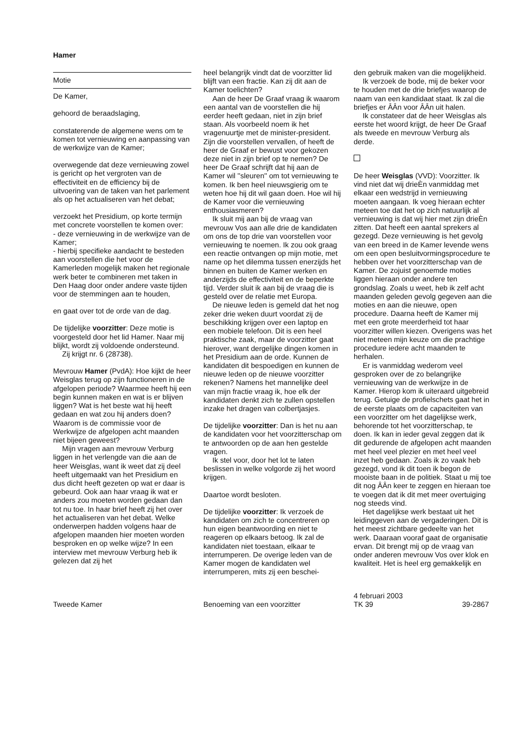Hamer
Motie
De Kamer,
gehoord de beraadslaging,
constaterende de algemene wens om te komen tot vernieuwing en aanpassing van de werkwijze van de Kamer;
overwegende dat deze vernieuwing zowel is gericht op het vergroten van de effectiviteit en de efficiency bij de uitvoering van de taken van het parlement als op het actualiseren van het debat;
verzoekt het Presidium, op korte termijn met concrete voorstellen te komen over:
- deze vernieuwing in de werkwijze van de Kamer;
- hierbij specifieke aandacht te besteden aan voorstellen die het voor de Kamerleden mogelijk maken het regionale werk beter te combineren met taken in Den Haag door onder andere vaste tijden voor de stemmingen aan te houden,
en gaat over tot de orde van de dag.
De tijdelijke voorzitter: Deze motie is voorgesteld door het lid Hamer. Naar mij blijkt, wordt zij voldoende ondersteund.
Zij krijgt nr. 6 (28738).
Mevrouw Hamer (PvdA): Hoe kijkt de heer Weisglas terug op zijn functioneren in de afgelopen periode? Waarmee heeft hij een begin kunnen maken en wat is er blijven liggen? Wat is het beste wat hij heeft gedaan en wat zou hij anders doen? Waarom is de commissie voor de Werkwijze de afgelopen acht maanden niet bijeen geweest?
Mijn vragen aan mevrouw Verburg liggen in het verlengde van die aan de heer Weisglas, want ik weet dat zij deel heeft uitgemaakt van het Presidium en dus dicht heeft gezeten op wat er daar is gebeurd. Ook aan haar vraag ik wat er anders zou moeten worden gedaan dan tot nu toe. In haar brief heeft zij het over het actualiseren van het debat. Welke onderwerpen hadden volgens haar de afgelopen maanden hier moeten worden besproken en op welke wijze? In een interview met mevrouw Verburg heb ik gelezen dat zij het
heel belangrijk vindt dat de voorzitter lid blijft van een fractie. Kan zij dit aan de Kamer toelichten?
Aan de heer De Graaf vraag ik waarom een aantal van de voorstellen die hij eerder heeft gedaan, niet in zijn brief staan. Als voorbeeld noem ik het vragenuurtje met de minister-president. Zijn die voorstellen vervallen, of heeft de heer de Graaf er bewust voor gekozen deze niet in zijn brief op te nemen? De heer De Graaf schrijft dat hij aan de Kamer wil ''sleuren'' om tot vernieuwing te komen. Ik ben heel nieuwsgierig om te weten hoe hij dit wil gaan doen. Hoe wil hij de Kamer voor die vernieuwing enthousiasmeren?
Ik sluit mij aan bij de vraag van mevrouw Vos aan alle drie de kandidaten om ons de top drie van voorstellen voor vernieuwing te noemen. Ik zou ook graag een reactie ontvangen op mijn motie, met name op het dilemma tussen enerzijds het binnen en buiten de Kamer werken en anderzijds de effectiviteit en de beperkte tijd. Verder sluit ik aan bij de vraag die is gesteld over de relatie met Europa.
De nieuwe leden is gemeld dat het nog zeker drie weken duurt voordat zij de beschikking krijgen over een laptop en een mobiele telefoon. Dit is een heel praktische zaak, maar de voorzitter gaat hierover, want dergelijke dingen komen in het Presidium aan de orde. Kunnen de kandidaten dit bespoedigen en kunnen de nieuwe leden op de nieuwe voorzitter rekenen? Namens het mannelijke deel van mijn fractie vraag ik, hoe elk der kandidaten denkt zich te zullen opstellen inzake het dragen van colbertjasjes.
De tijdelijke voorzitter: Dan is het nu aan de kandidaten voor het voorzitterschap om te antwoorden op de aan hen gestelde vragen.
Ik stel voor, door het lot te laten beslissen in welke volgorde zij het woord krijgen.
Daartoe wordt besloten.
De tijdelijke voorzitter: Ik verzoek de kandidaten om zich te concentreren op hun eigen beantwoording en niet te reageren op elkaars betoog. Ik zal de kandidaten niet toestaan, elkaar te interrumperen. De overige leden van de Kamer mogen de kandidaten wel interrumperen, mits zij een beschei-
den gebruik maken van die mogelijkheid.
Ik verzoek de bode, mij de beker voor te houden met de drie briefjes waarop de naam van een kandidaat staat. Ik zal die briefjes er ÂÂn voor ÂÂn uit halen.
Ik constateer dat de heer Weisglas als eerste het woord krijgt, de heer De Graaf als tweede en mevrouw Verburg als derde.
De heer Weisglas (VVD): Voorzitter. Ik vind niet dat wij drieÈn vanmiddag met elkaar een wedstrijd in vernieuwing moeten aangaan. Ik voeg hieraan echter meteen toe dat het op zich natuurlijk al vernieuwing is dat wij hier met zijn drieÈn zitten. Dat heeft een aantal sprekers al gezegd. Deze vernieuwing is het gevolg van een breed in de Kamer levende wens om een open besluitvormingsprocedure te hebben over het voorzitterschap van de Kamer. De zojuist genoemde moties liggen hieraan onder andere ten grondslag. Zoals u weet, heb ik zelf acht maanden geleden gevolg gegeven aan die moties en aan die nieuwe, open procedure. Daarna heeft de Kamer mij met een grote meerderheid tot haar voorzitter willen kiezen. Overigens was het niet meteen mijn keuze om die prachtige procedure iedere acht maanden te herhalen.
Er is vanmiddag wederom veel gesproken over de zo belangrijke vernieuwing van de werkwijze in de Kamer. Hierop kom ik uiteraard uitgebreid terug. Getuige de profielschets gaat het in de eerste plaats om de capaciteiten van een voorzitter om het dagelijkse werk, behorende tot het voorzitterschap, te doen. Ik kan in ieder geval zeggen dat ik dit gedurende de afgelopen acht maanden met heel veel plezier en met heel veel inzet heb gedaan. Zoals ik zo vaak heb gezegd, vond ik dit toen ik begon de mooiste baan in de politiek. Staat u mij toe dit nog ÂÂn keer te zeggen en hieraan toe te voegen dat ik dit met meer overtuiging nog steeds vind.
Het dagelijkse werk bestaat uit het leidinggeven aan de vergaderingen. Dit is het meest zichtbare gedeelte van het werk. Daaraan vooraf gaat de organisatie ervan. Dit brengt mij op de vraag van onder anderen mevrouw Vos over klok en kwaliteit. Het is heel erg gemakkelijk en
Tweede Kamer Benoeming van een voorzitter
4 februari 2003
TK 39
39-2867